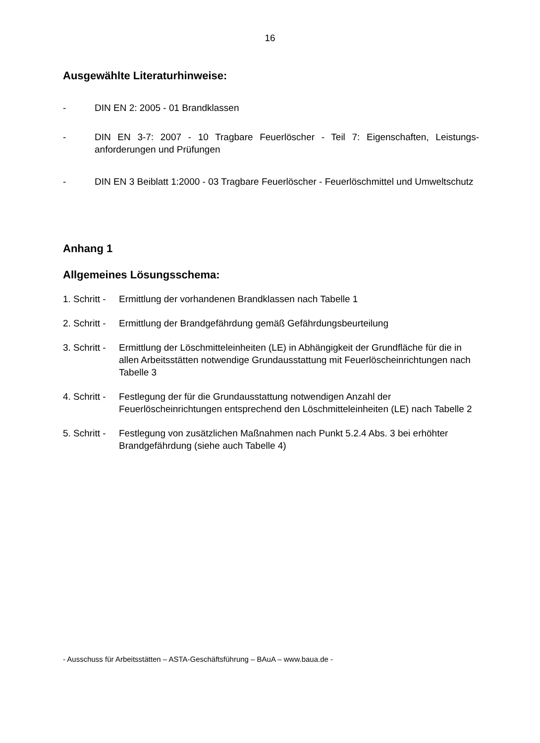16
Ausgewählte Literaturhinweise:
- DIN EN 2: 2005 - 01 Brandklassen
- DIN EN 3-7: 2007 - 10 Tragbare Feuerlöscher - Teil 7: Eigenschaften, Leistungs-anforderungen und Prüfungen
- DIN EN 3 Beiblatt 1:2000 - 03 Tragbare Feuerlöscher - Feuerlöschmittel und Umweltschutz
Anhang 1
Allgemeines Lösungsschema:
1. Schritt - Ermittlung der vorhandenen Brandklassen nach Tabelle 1
2. Schritt - Ermittlung der Brandgefährdung gemäß Gefährdungsbeurteilung
3. Schritt - Ermittlung der Löschmitteleinheiten (LE) in Abhängigkeit der Grundfläche für die in allen Arbeitsstätten notwendige Grundausstattung mit Feuerlöscheinrichtungen nach Tabelle 3
4. Schritt - Festlegung der für die Grundausstattung notwendigen Anzahl der Feuerlöscheinrichtungen entsprechend den Löschmitteleinheiten (LE) nach Tabelle 2
5. Schritt - Festlegung von zusätzlichen Maßnahmen nach Punkt 5.2.4 Abs. 3 bei erhöhter Brandgefährdung (siehe auch Tabelle 4)
- Ausschuss für Arbeitsstätten – ASTA-Geschäftsführung – BAuA – www.baua.de -